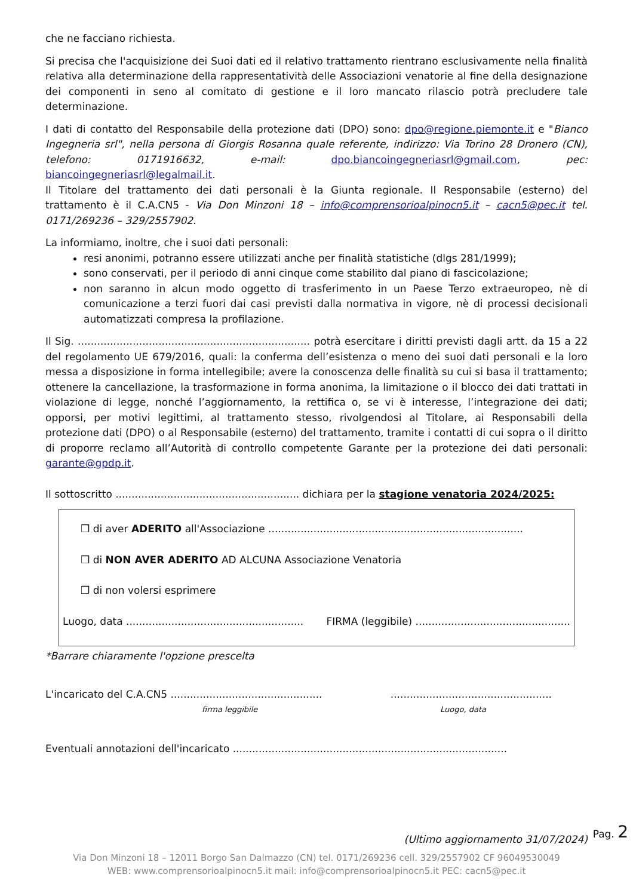che ne facciano richiesta.
Si precisa che l'acquisizione dei Suoi dati ed il relativo trattamento rientrano esclusivamente nella finalità relativa alla determinazione della rappresentatività delle Associazioni venatorie al fine della designazione dei componenti in seno al comitato di gestione e il loro mancato rilascio potrà precludere tale determinazione.
I dati di contatto del Responsabile della protezione dati (DPO) sono: dpo@regione.piemonte.it e "Bianco Ingegneria srl", nella persona di Giorgis Rosanna quale referente, indirizzo: Via Torino 28 Dronero (CN), telefono: 0171916632, e-mail: dpo.biancoingegneriasrl@gmail.com, pec: biancoingegneriasrl@legalmail.it.
Il Titolare del trattamento dei dati personali è la Giunta regionale. Il Responsabile (esterno) del trattamento è il C.A.CN5 - Via Don Minzoni 18 – info@comprensorioalpinocn5.it – cacn5@pec.it tel. 0171/269236 – 329/2557902.
La informiamo, inoltre, che i suoi dati personali:
resi anonimi, potranno essere utilizzati anche per finalità statistiche (dlgs 281/1999);
sono conservati, per il periodo di anni cinque come stabilito dal piano di fascicolazione;
non saranno in alcun modo oggetto di trasferimento in un Paese Terzo extraeuropeo, nè di comunicazione a terzi fuori dai casi previsti dalla normativa in vigore, nè di processi decisionali automatizzati compresa la profilazione.
Il Sig. ........................................................................ potrà esercitare i diritti previsti dagli artt. da 15 a 22 del regolamento UE 679/2016, quali: la conferma dell’esistenza o meno dei suoi dati personali e la loro messa a disposizione in forma intellegibile; avere la conoscenza delle finalità su cui si basa il trattamento; ottenere la cancellazione, la trasformazione in forma anonima, la limitazione o il blocco dei dati trattati in violazione di legge, nonché l’aggiornamento, la rettifica o, se vi è interesse, l’integrazione dei dati; opporsi, per motivi legittimi, al trattamento stesso, rivolgendosi al Titolare, ai Responsabili della protezione dati (DPO) o al Responsabile (esterno) del trattamento, tramite i contatti di cui sopra o il diritto di proporre reclamo all’Autorità di controllo competente Garante per la protezione dei dati personali: garante@gpdp.it.
Il sottoscritto ......................................................... dichiara per la stagione venatoria 2024/2025:
❒ di aver ADERITO all'Associazione ...............................................................................
❒ di NON AVER ADERITO AD ALCUNA Associazione Venatoria
❒ di non volersi esprimere
Luogo, data ....................................................... FIRMA (leggibile) ................................................
*Barrare chiaramente l'opzione prescelta
L'incaricato del C.A.CN5 ............................................... ..................................................
firma leggibile Luogo, data
Eventuali annotazioni dell'incaricato .....................................................................................
(Ultimo aggiornamento 31/07/2024)
Pag. 2
Via Don Minzoni 18 – 12011 Borgo San Dalmazzo (CN) tel. 0171/269236 cell. 329/2557902 CF 96049530049
WEB: www.comprensorioalpinocn5.it mail: info@comprensorioalpinocn5.it PEC: cacn5@pec.it